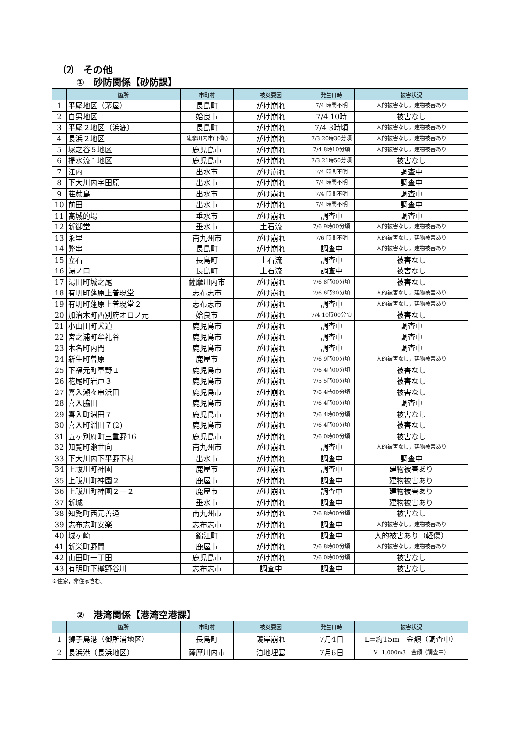⑵　その他
①　砂防関係【砂防課】
| | 箇所 | 市町村 | 被災要因 | 発生日時 | 被害状況 |
| --- | --- | --- | --- | --- | --- |
| 1 | 平尾地区（茅屋） | 長島町 | がけ崩れ | 7/4 時間不明 | 人的被害なし，建物被害あり |
| 2 | 白男地区 | 姶良市 | がけ崩れ | 7/4 10時 | 被害なし |
| 3 | 平尾２地区（浜漉） | 長島町 | がけ崩れ | 7/4 3時頃 | 人的被害なし，建物被害あり |
| 4 | 長浜２地区 | 薩摩川内市(下甑) | がけ崩れ | 7/3 20時30分頃 | 人的被害なし，建物被害あり |
| 5 | 塚之谷５地区 | 鹿児島市 | がけ崩れ | 7/4 8時10分頃 | 人的被害なし，建物被害あり |
| 6 | 提水流１地区 | 鹿児島市 | がけ崩れ | 7/3 21時50分頃 | 被害なし |
| 7 | 江内 | 出水市 | がけ崩れ | 7/4 時間不明 | 調査中 |
| 8 | 下大川内字田原 | 出水市 | がけ崩れ | 7/4 時間不明 | 調査中 |
| 9 | 荘蕨島 | 出水市 | がけ崩れ | 7/4 時間不明 | 調査中 |
| 10 | 前田 | 出水市 | がけ崩れ | 7/4 時間不明 | 調査中 |
| 11 | 高城的場 | 垂水市 | がけ崩れ | 調査中 | 調査中 |
| 12 | 新御堂 | 垂水市 | 土石流 | 7/6 9時00分頃 | 人的被害なし，建物被害あり |
| 13 | 永里 | 南九州市 | がけ崩れ | 7/6 時間不明 | 人的被害なし，建物被害あり |
| 14 | 弊串 | 長島町 | がけ崩れ | 調査中 | 人的被害なし，建物被害あり |
| 15 | 立石 | 長島町 | 土石流 | 調査中 | 被害なし |
| 16 | 湯ノ口 | 長島町 | 土石流 | 調査中 | 被害なし |
| 17 | 湯田町城之尾 | 薩摩川内市 | がけ崩れ | 7/6 8時00分頃 | 被害なし |
| 18 | 有明町蓬原上普現堂 | 志布志市 | がけ崩れ | 7/6 6時30分頃 | 人的被害なし，建物被害あり |
| 19 | 有明町蓬原上普現堂２ | 志布志市 | がけ崩れ | 調査中 | 人的被害なし，建物被害あり |
| 20 | 加治木町西別府オロノ元 | 姶良市 | がけ崩れ | 7/4 10時00分頃 | 被害なし |
| 21 | 小山田町犬迫 | 鹿児島市 | がけ崩れ | 調査中 | 調査中 |
| 22 | 宮之浦町牟礼谷 | 鹿児島市 | がけ崩れ | 調査中 | 調査中 |
| 23 | 本名町内門 | 鹿児島市 | がけ崩れ | 調査中 | 調査中 |
| 24 | 新生町曽原 | 鹿屋市 | がけ崩れ | 7/6 9時00分頃 | 人的被害なし，建物被害あり |
| 25 | 下福元町草野１ | 鹿児島市 | がけ崩れ | 7/6 4時00分頃 | 被害なし |
| 26 | 花尾町岩戸３ | 鹿児島市 | がけ崩れ | 7/5 5時00分頃 | 被害なし |
| 27 | 喜入瀬々串浜田 | 鹿児島市 | がけ崩れ | 7/6 4時00分頃 | 被害なし |
| 28 | 喜入脇田 | 鹿児島市 | がけ崩れ | 7/6 4時00分頃 | 調査中 |
| 29 | 喜入町淵田７ | 鹿児島市 | がけ崩れ | 7/6 4時00分頃 | 被害なし |
| 30 | 喜入町淵田７(2) | 鹿児島市 | がけ崩れ | 7/6 4時00分頃 | 被害なし |
| 31 | 五ヶ別府町三重野16 | 鹿児島市 | がけ崩れ | 7/6 0時00分頃 | 被害なし |
| 32 | 知覧町瀬世向 | 南九州市 | がけ崩れ | 調査中 | 人的被害なし，建物被害あり |
| 33 | 下大川内下平野下村 | 出水市 | がけ崩れ | 調査中 | 調査中 |
| 34 | 上祓川町神園 | 鹿屋市 | がけ崩れ | 調査中 | 建物被害あり |
| 35 | 上祓川町神園２ | 鹿屋市 | がけ崩れ | 調査中 | 建物被害あり |
| 36 | 上祓川町神園２－２ | 鹿屋市 | がけ崩れ | 調査中 | 建物被害あり |
| 37 | 新城 | 垂水市 | がけ崩れ | 調査中 | 建物被害あり |
| 38 | 知覧町西元善通 | 南九州市 | がけ崩れ | 7/6 8時00分頃 | 被害なし |
| 39 | 志布志町安楽 | 志布志市 | がけ崩れ | 調査中 | 人的被害なし，建物被害あり |
| 40 | 城ヶ崎 | 錦江町 | がけ崩れ | 調査中 | 人的被害あり（軽傷） |
| 41 | 新栄町野間 | 鹿屋市 | がけ崩れ | 7/6 8時00分頃 | 人的被害なし，建物被害あり |
| 42 | 山田町一丁田 | 鹿児島市 | がけ崩れ | 7/6 0時00分頃 | 被害なし |
| 43 | 有明町下樽野谷川 | 志布志市 | 調査中 | 調査中 | 被害なし |
※住家，非住家含む。
②　港湾関係【港湾空港課】
| | 箇所 | 市町村 | 被災要因 | 発生日時 | 被害状況 |
| --- | --- | --- | --- | --- | --- |
| 1 | 獅子島港（御所浦地区） | 長島町 | 護岸崩れ | 7月4日 | L=約15m 金額（調査中） |
| 2 | 長浜港（長浜地区） | 薩摩川内市 | 泊地埋塞 | 7月6日 | V=1,000m3 金額（調査中） |